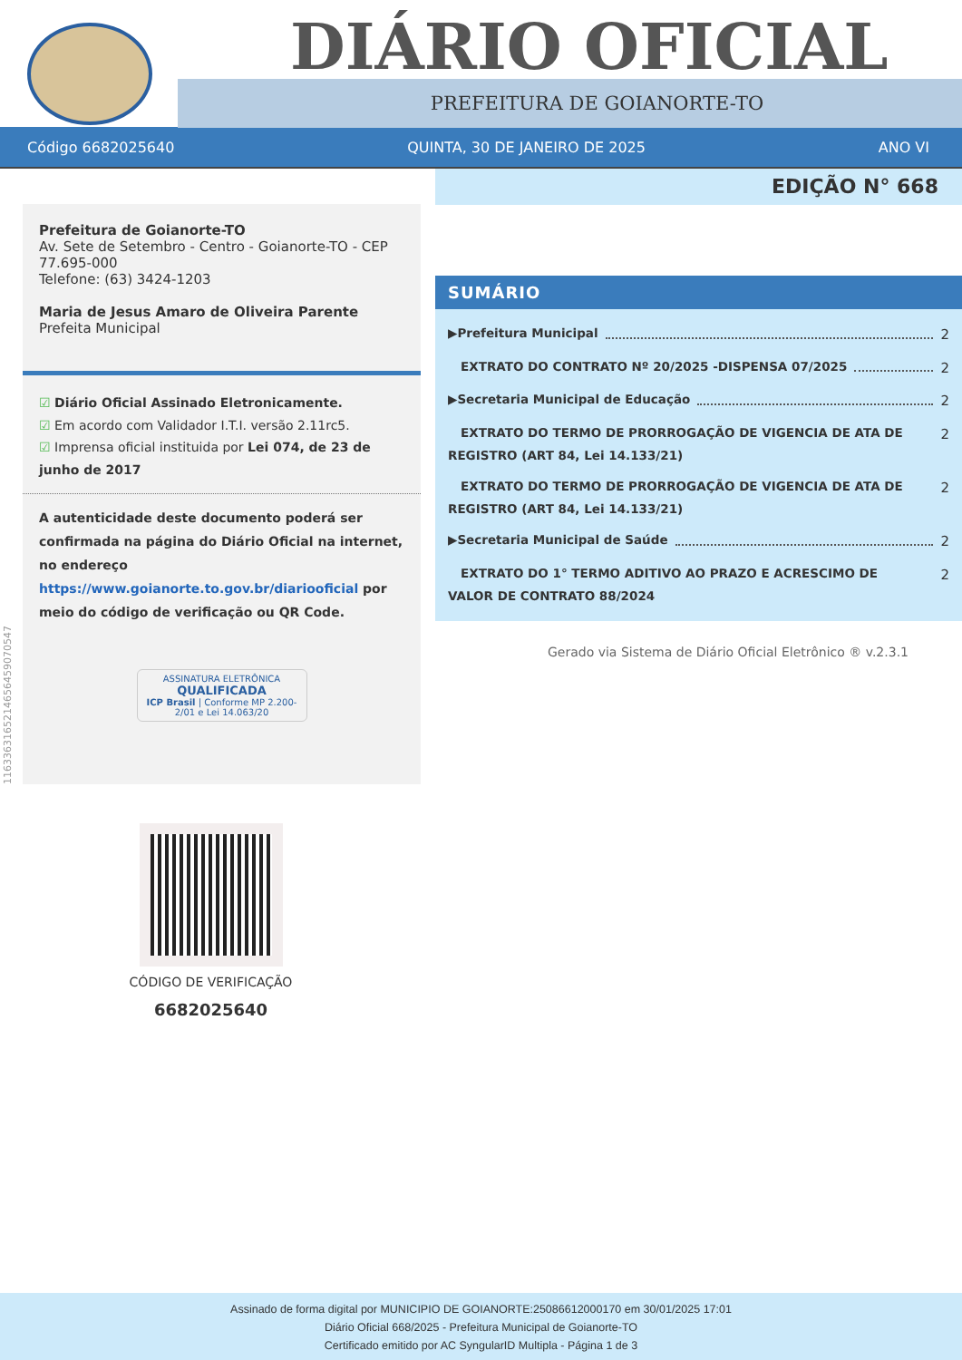DIÁRIO OFICIAL
PREFEITURA DE GOIANORTE-TO
Código 6682025640 QUINTA, 30 DE JANEIRO DE 2025 ANO VI
EDIÇÃO N° 668
Prefeitura de Goianorte-TO
Av. Sete de Setembro - Centro - Goianorte-TO - CEP 77.695-000
Telefone: (63) 3424-1203
Maria de Jesus Amaro de Oliveira Parente
Prefeita Municipal
☑ Diário Oficial Assinado Eletronicamente.
☑ Em acordo com Validador I.T.I. versão 2.11rc5.
☑ Imprensa oficial instituida por Lei 074, de 23 de junho de 2017
A autenticidade deste documento poderá ser confirmada na página do Diário Oficial na internet, no endereço https://www.goianorte.to.gov.br/diariooficial por meio do código de verificação ou QR Code.
ASSINATURA ELETRÔNICA
QUALIFICADA
ICP Brasil | Conforme MP 2.200-2/01 e Lei 14.063/20
SUMÁRIO
▶Prefeitura Municipal 2
EXTRATO DO CONTRATO Nº 20/2025 -DISPENSA 07/2025 2
▶Secretaria Municipal de Educação 2
EXTRATO DO TERMO DE PRORROGAÇÃO DE VIGENCIA DE ATA DE REGISTRO (ART 84, Lei 14.133/21) 2
EXTRATO DO TERMO DE PRORROGAÇÃO DE VIGENCIA DE ATA DE REGISTRO (ART 84, Lei 14.133/21) 2
▶Secretaria Municipal de Saúde 2
EXTRATO DO 1° TERMO ADITIVO AO PRAZO E ACRESCIMO DE VALOR DE CONTRATO 88/2024 2
Gerado via Sistema de Diário Oficial Eletrônico ® v.2.3.1
116336316521465645907054​7
CÓDIGO DE VERIFICAÇÃO
6682025640
Assinado de forma digital por MUNICIPIO DE GOIANORTE:25086612000170 em 30/01/2025 17:01
Diário Oficial 668/2025 - Prefeitura Municipal de Goianorte-TO
Certificado emitido por AC SyngularID Multipla - Página 1 de 3